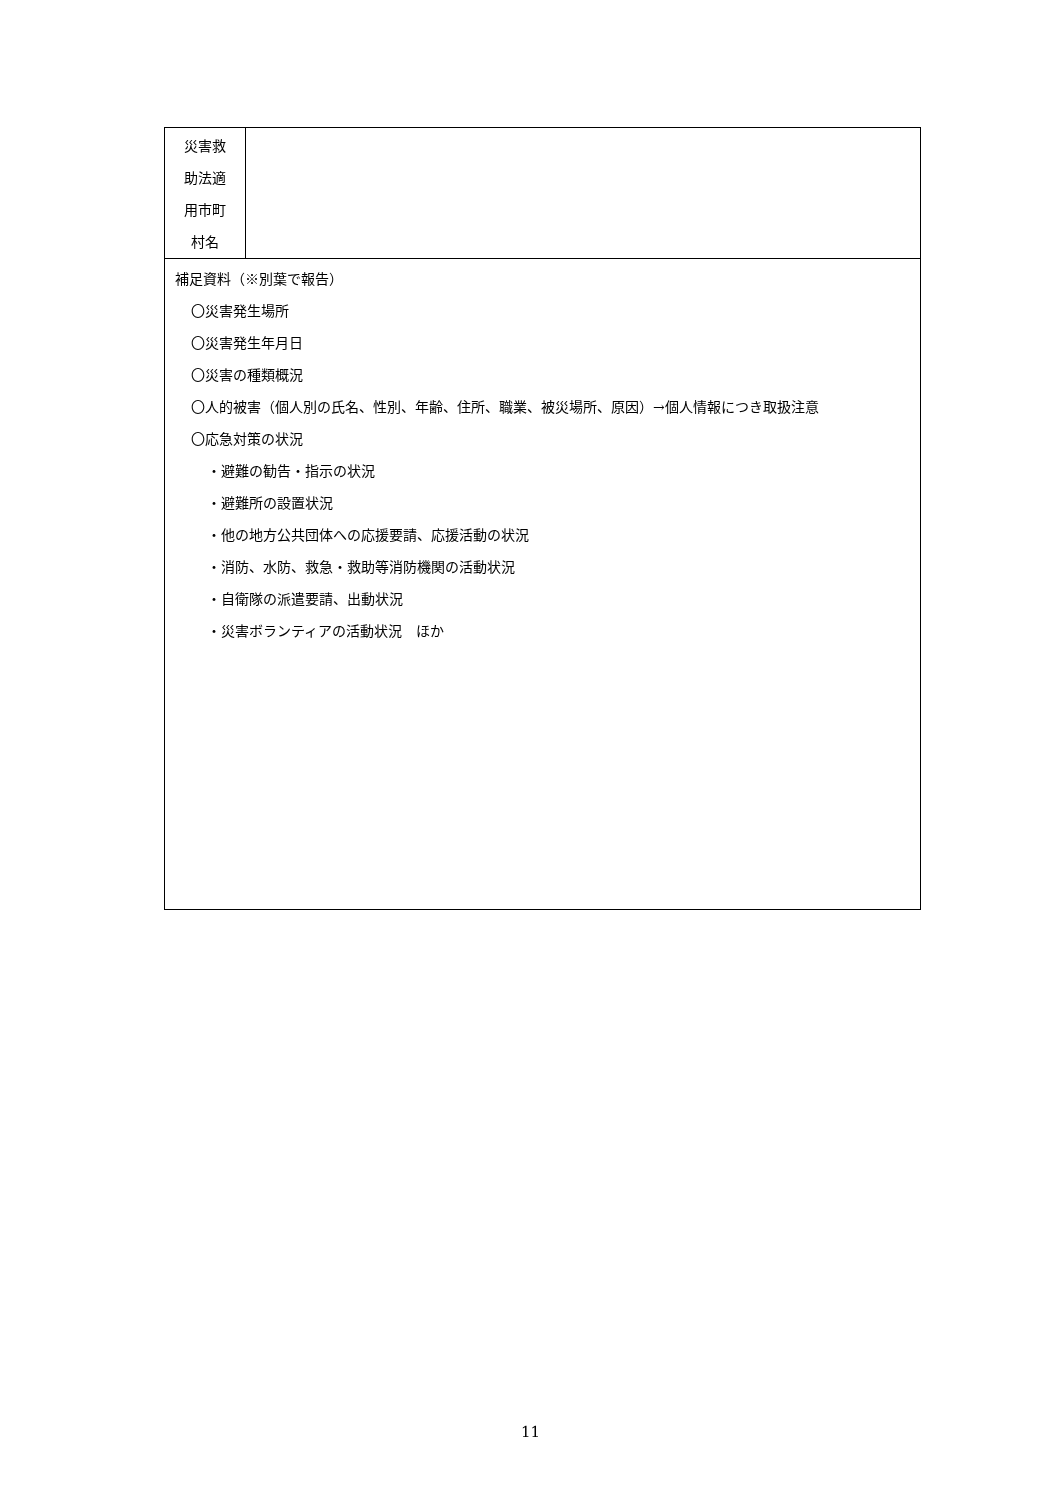| 災害救 助法適 用市町 村名 | |
| 補足資料（※別葉で報告） 〇災害発生場所 〇災害発生年月日 〇災害の種類概況 〇人的被害（個人別の氏名、性別、年齢、住所、職業、被災場所、原因）→個人情報につき取扱注意 〇応急対策の状況 ・避難の勧告・指示の状況 ・避難所の設置状況 ・他の地方公共団体への応援要請、応援活動の状況 ・消防、水防、救急・救助等消防機関の活動状況 ・自衛隊の派遣要請、出動状況 ・災害ボランティアの活動状況 ほか | |
11